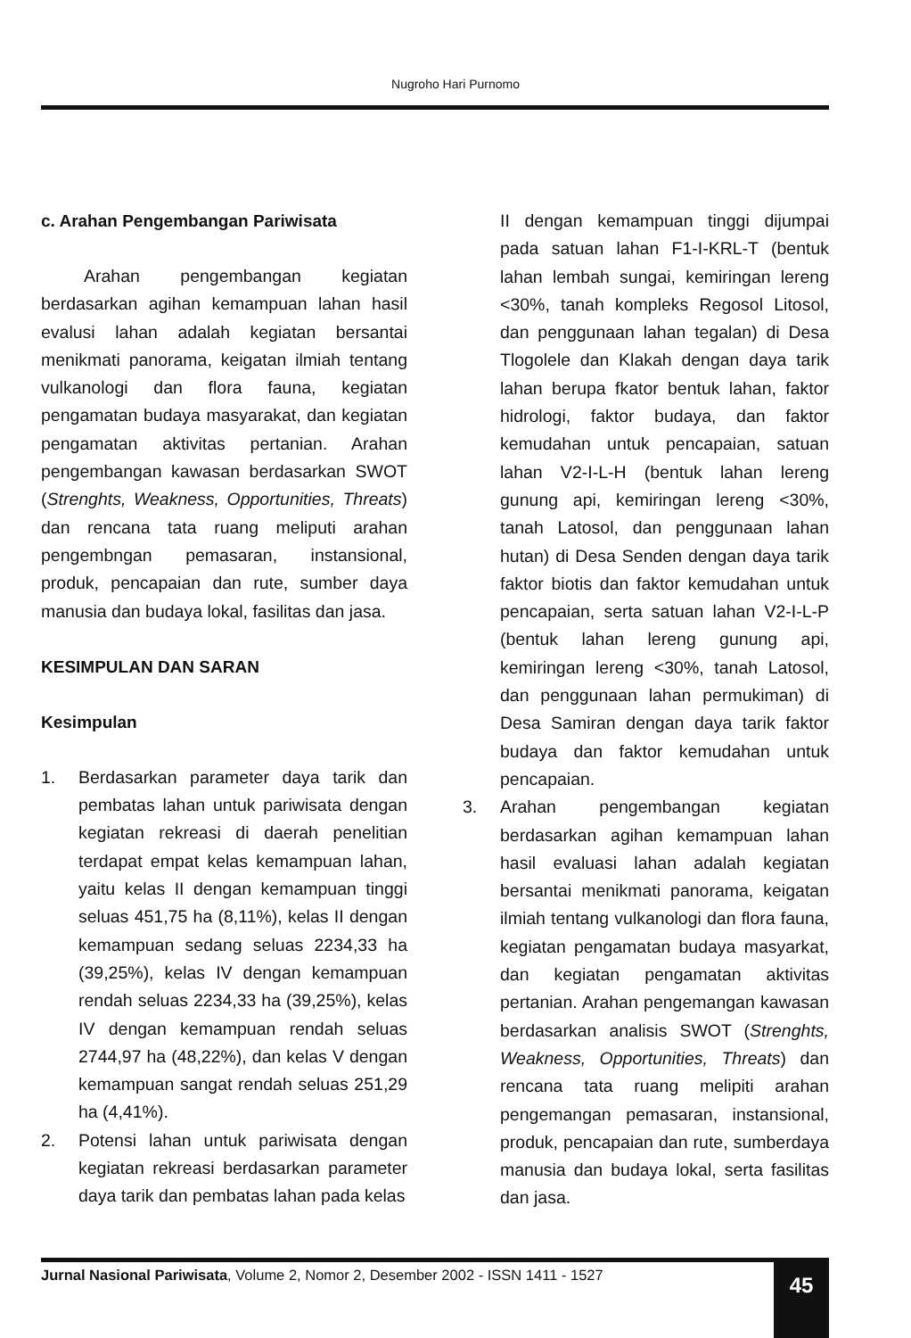Nugroho Hari Purnomo
c. Arahan Pengembangan Pariwisata
Arahan pengembangan kegiatan berdasarkan agihan kemampuan lahan hasil evalusi lahan adalah kegiatan bersantai menikmati panorama, keigatan ilmiah tentang vulkanologi dan flora fauna, kegiatan pengamatan budaya masyarakat, dan kegiatan pengamatan aktivitas pertanian. Arahan pengembangan kawasan berdasarkan SWOT (Strenghts, Weakness, Opportunities, Threats) dan rencana tata ruang meliputi arahan pengembngan pemasaran, instansional, produk, pencapaian dan rute, sumber daya manusia dan budaya lokal, fasilitas dan jasa.
KESIMPULAN DAN SARAN
Kesimpulan
1. Berdasarkan parameter daya tarik dan pembatas lahan untuk pariwisata dengan kegiatan rekreasi di daerah penelitian terdapat empat kelas kemampuan lahan, yaitu kelas II dengan kemampuan tinggi seluas 451,75 ha (8,11%), kelas II dengan kemampuan sedang seluas 2234,33 ha (39,25%), kelas IV dengan kemampuan rendah seluas 2234,33 ha (39,25%), kelas IV dengan kemampuan rendah seluas 2744,97 ha (48,22%), dan kelas V dengan kemampuan sangat rendah seluas 251,29 ha (4,41%).
2. Potensi lahan untuk pariwisata dengan kegiatan rekreasi berdasarkan parameter daya tarik dan pembatas lahan pada kelas
II dengan kemampuan tinggi dijumpai pada satuan lahan F1-I-KRL-T (bentuk lahan lembah sungai, kemiringan lereng <30%, tanah kompleks Regosol Litosol, dan penggunaan lahan tegalan) di Desa Tlogolele dan Klakah dengan daya tarik lahan berupa fkator bentuk lahan, faktor hidrologi, faktor budaya, dan faktor kemudahan untuk pencapaian, satuan lahan V2-I-L-H (bentuk lahan lereng gunung api, kemiringan lereng <30%, tanah Latosol, dan penggunaan lahan hutan) di Desa Senden dengan daya tarik faktor biotis dan faktor kemudahan untuk pencapaian, serta satuan lahan V2-I-L-P (bentuk lahan lereng gunung api, kemiringan lereng <30%, tanah Latosol, dan penggunaan lahan permukiman) di Desa Samiran dengan daya tarik faktor budaya dan faktor kemudahan untuk pencapaian.
3. Arahan pengembangan kegiatan berdasarkan agihan kemampuan lahan hasil evaluasi lahan adalah kegiatan bersantai menikmati panorama, keigatan ilmiah tentang vulkanologi dan flora fauna, kegiatan pengamatan budaya masyarkat, dan kegiatan pengamatan aktivitas pertanian. Arahan pengemangan kawasan berdasarkan analisis SWOT (Strenghts, Weakness, Opportunities, Threats) dan rencana tata ruang melipiti arahan pengemangan pemasaran, instansional, produk, pencapaian dan rute, sumberdaya manusia dan budaya lokal, serta fasilitas dan jasa.
Jurnal Nasional Pariwisata, Volume 2, Nomor 2, Desember 2002 - ISSN 1411 - 1527
45